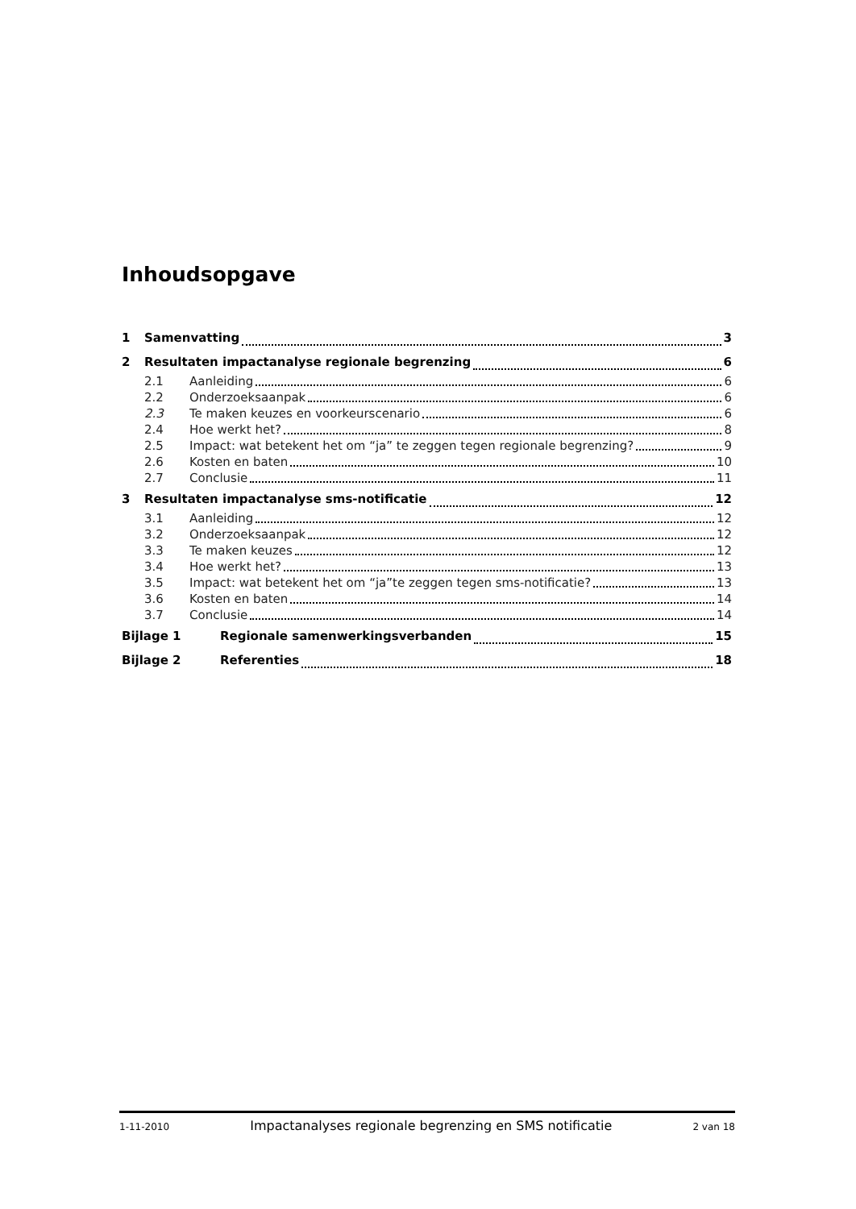Inhoudsopgave
1 Samenvatting 3
2 Resultaten impactanalyse regionale begrenzing 6
2.1 Aanleiding 6
2.2 Onderzoeksaanpak 6
2.3 Te maken keuzes en voorkeurscenario 6
2.4 Hoe werkt het? 8
2.5 Impact: wat betekent het om “ja” te zeggen tegen regionale begrenzing? 9
2.6 Kosten en baten 10
2.7 Conclusie 11
3 Resultaten impactanalyse sms-notificatie 12
3.1 Aanleiding 12
3.2 Onderzoeksaanpak 12
3.3 Te maken keuzes 12
3.4 Hoe werkt het? 13
3.5 Impact: wat betekent het om “ja”te zeggen tegen sms-notificatie? 13
3.6 Kosten en baten 14
3.7 Conclusie 14
Bijlage 1 Regionale samenwerkingsverbanden 15
Bijlage 2 Referenties 18
1-11-2010 Impactanalyses regionale begrenzing en SMS notificatie 2 van 18